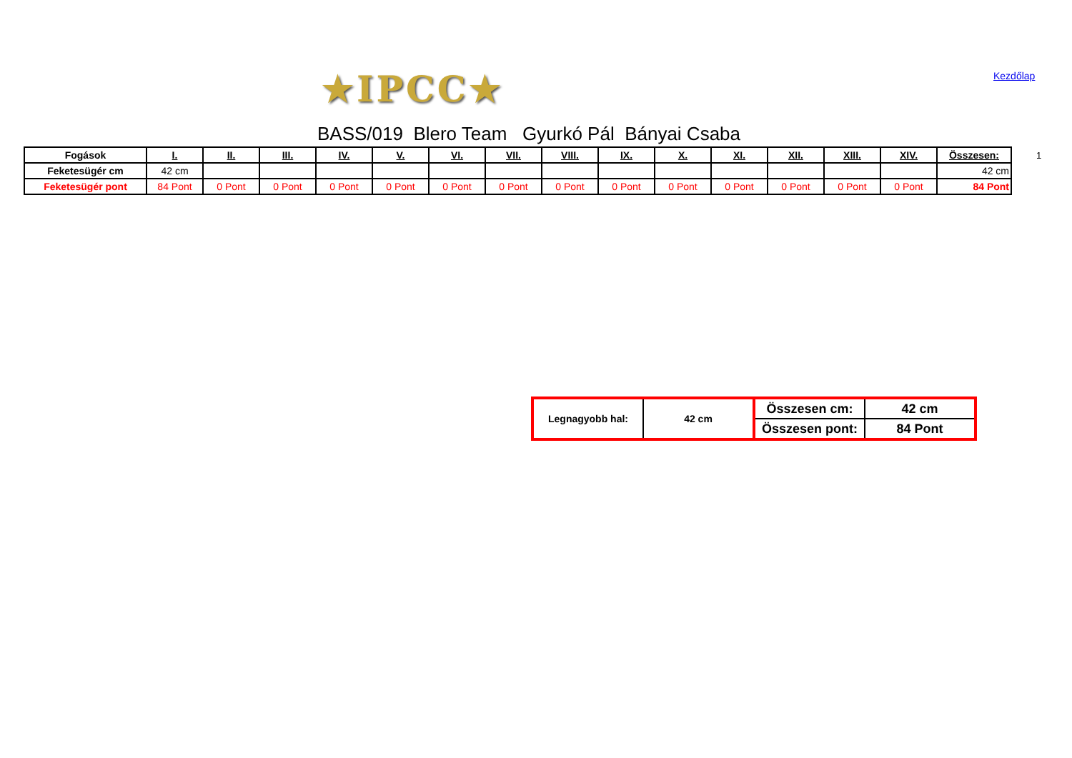★IPCC★ Kezdőlap
BASS/019 Blero Team Gyurkó Pál Bányai Csaba
| Fogások | I. | II. | III. | IV. | V. | VI. | VII. | VIII. | IX. | X. | XI. | XII. | XIII. | XIV. | Összesen: |
| --- | --- | --- | --- | --- | --- | --- | --- | --- | --- | --- | --- | --- | --- | --- | --- |
| Feketesügér cm | 42 cm | | | | | | | | | | | | | | 42 cm |
| Feketesügér pont | 84 Pont | 0 Pont | 0 Pont | 0 Pont | 0 Pont | 0 Pont | 0 Pont | 0 Pont | 0 Pont | 0 Pont | 0 Pont | 0 Pont | 0 Pont | 0 Pont | 84 Pont |
1
| Legnagyobb hal: | 42 cm | Összesen cm: | 42 cm |
| | | Összesen pont: | 84 Pont |